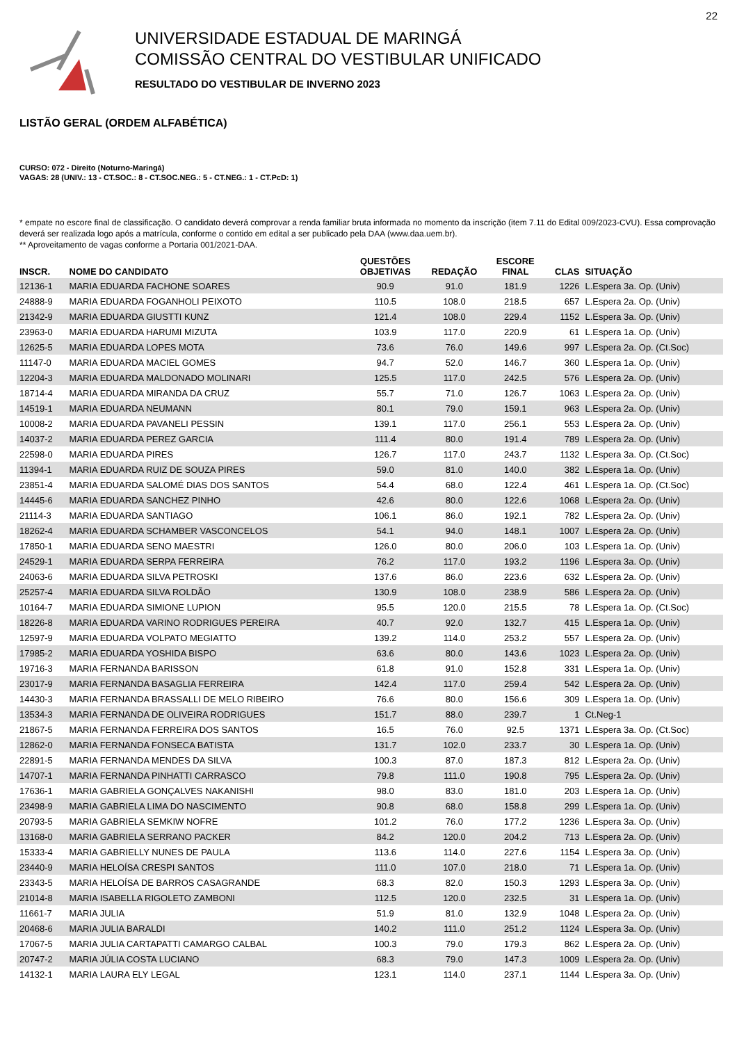22
UNIVERSIDADE ESTADUAL DE MARINGÁ
COMISSÃO CENTRAL DO VESTIBULAR UNIFICADO
RESULTADO DO VESTIBULAR DE INVERNO 2023
LISTÃO GERAL (ORDEM ALFABÉTICA)
CURSO: 072 - Direito (Noturno-Maringá)
VAGAS: 28 (UNIV.: 13 - CT.SOC.: 8 - CT.SOC.NEG.: 5 - CT.NEG.: 1 - CT.PcD: 1)
* empate no escore final de classificação. O candidato deverá comprovar a renda familiar bruta informada no momento da inscrição (item 7.11 do Edital 009/2023-CVU). Essa comprovação deverá ser realizada logo após a matrícula, conforme o contido em edital a ser publicado pela DAA (www.daa.uem.br).
** Aproveitamento de vagas conforme a Portaria 001/2021-DAA.
| INSCR. | NOME DO CANDIDATO | QUESTÕES OBJETIVAS | REDAÇÃO | ESCORE FINAL | CLAS | SITUAÇÃO |
| --- | --- | --- | --- | --- | --- | --- |
| 12136-1 | MARIA EDUARDA FACHONE SOARES | 90.9 | 91.0 | 181.9 | 1226 | L.Espera 3a. Op. (Univ) |
| 24888-9 | MARIA EDUARDA FOGANHOLI PEIXOTO | 110.5 | 108.0 | 218.5 | 657 | L.Espera 2a. Op. (Univ) |
| 21342-9 | MARIA EDUARDA GIUSTTI KUNZ | 121.4 | 108.0 | 229.4 | 1152 | L.Espera 3a. Op. (Univ) |
| 23963-0 | MARIA EDUARDA HARUMI MIZUTA | 103.9 | 117.0 | 220.9 | 61 | L.Espera 1a. Op. (Univ) |
| 12625-5 | MARIA EDUARDA LOPES MOTA | 73.6 | 76.0 | 149.6 | 997 | L.Espera 2a. Op. (Ct.Soc) |
| 11147-0 | MARIA EDUARDA MACIEL GOMES | 94.7 | 52.0 | 146.7 | 360 | L.Espera 1a. Op. (Univ) |
| 12204-3 | MARIA EDUARDA MALDONADO MOLINARI | 125.5 | 117.0 | 242.5 | 576 | L.Espera 2a. Op. (Univ) |
| 18714-4 | MARIA EDUARDA MIRANDA DA CRUZ | 55.7 | 71.0 | 126.7 | 1063 | L.Espera 2a. Op. (Univ) |
| 14519-1 | MARIA EDUARDA NEUMANN | 80.1 | 79.0 | 159.1 | 963 | L.Espera 2a. Op. (Univ) |
| 10008-2 | MARIA EDUARDA PAVANELI PESSIN | 139.1 | 117.0 | 256.1 | 553 | L.Espera 2a. Op. (Univ) |
| 14037-2 | MARIA EDUARDA PEREZ GARCIA | 111.4 | 80.0 | 191.4 | 789 | L.Espera 2a. Op. (Univ) |
| 22598-0 | MARIA EDUARDA PIRES | 126.7 | 117.0 | 243.7 | 1132 | L.Espera 3a. Op. (Ct.Soc) |
| 11394-1 | MARIA EDUARDA RUIZ DE SOUZA PIRES | 59.0 | 81.0 | 140.0 | 382 | L.Espera 1a. Op. (Univ) |
| 23851-4 | MARIA EDUARDA SALOMÉ DIAS DOS SANTOS | 54.4 | 68.0 | 122.4 | 461 | L.Espera 1a. Op. (Ct.Soc) |
| 14445-6 | MARIA EDUARDA SANCHEZ PINHO | 42.6 | 80.0 | 122.6 | 1068 | L.Espera 2a. Op. (Univ) |
| 21114-3 | MARIA EDUARDA SANTIAGO | 106.1 | 86.0 | 192.1 | 782 | L.Espera 2a. Op. (Univ) |
| 18262-4 | MARIA EDUARDA SCHAMBER VASCONCELOS | 54.1 | 94.0 | 148.1 | 1007 | L.Espera 2a. Op. (Univ) |
| 17850-1 | MARIA EDUARDA SENO MAESTRI | 126.0 | 80.0 | 206.0 | 103 | L.Espera 1a. Op. (Univ) |
| 24529-1 | MARIA EDUARDA SERPA FERREIRA | 76.2 | 117.0 | 193.2 | 1196 | L.Espera 3a. Op. (Univ) |
| 24063-6 | MARIA EDUARDA SILVA PETROSKI | 137.6 | 86.0 | 223.6 | 632 | L.Espera 2a. Op. (Univ) |
| 25257-4 | MARIA EDUARDA SILVA ROLDÃO | 130.9 | 108.0 | 238.9 | 586 | L.Espera 2a. Op. (Univ) |
| 10164-7 | MARIA EDUARDA SIMIONE LUPION | 95.5 | 120.0 | 215.5 | 78 | L.Espera 1a. Op. (Ct.Soc) |
| 18226-8 | MARIA EDUARDA VARINO RODRIGUES PEREIRA | 40.7 | 92.0 | 132.7 | 415 | L.Espera 1a. Op. (Univ) |
| 12597-9 | MARIA EDUARDA VOLPATO MEGIATTO | 139.2 | 114.0 | 253.2 | 557 | L.Espera 2a. Op. (Univ) |
| 17985-2 | MARIA EDUARDA YOSHIDA BISPO | 63.6 | 80.0 | 143.6 | 1023 | L.Espera 2a. Op. (Univ) |
| 19716-3 | MARIA FERNANDA BARISSON | 61.8 | 91.0 | 152.8 | 331 | L.Espera 1a. Op. (Univ) |
| 23017-9 | MARIA FERNANDA BASAGLIA FERREIRA | 142.4 | 117.0 | 259.4 | 542 | L.Espera 2a. Op. (Univ) |
| 14430-3 | MARIA FERNANDA BRASSALLI DE MELO RIBEIRO | 76.6 | 80.0 | 156.6 | 309 | L.Espera 1a. Op. (Univ) |
| 13534-3 | MARIA FERNANDA DE OLIVEIRA RODRIGUES | 151.7 | 88.0 | 239.7 | 1 | Ct.Neg-1 |
| 21867-5 | MARIA FERNANDA FERREIRA DOS SANTOS | 16.5 | 76.0 | 92.5 | 1371 | L.Espera 3a. Op. (Ct.Soc) |
| 12862-0 | MARIA FERNANDA FONSECA BATISTA | 131.7 | 102.0 | 233.7 | 30 | L.Espera 1a. Op. (Univ) |
| 22891-5 | MARIA FERNANDA MENDES DA SILVA | 100.3 | 87.0 | 187.3 | 812 | L.Espera 2a. Op. (Univ) |
| 14707-1 | MARIA FERNANDA PINHATTI CARRASCO | 79.8 | 111.0 | 190.8 | 795 | L.Espera 2a. Op. (Univ) |
| 17636-1 | MARIA GABRIELA GONÇALVES NAKANISHI | 98.0 | 83.0 | 181.0 | 203 | L.Espera 1a. Op. (Univ) |
| 23498-9 | MARIA GABRIELA LIMA DO NASCIMENTO | 90.8 | 68.0 | 158.8 | 299 | L.Espera 1a. Op. (Univ) |
| 20793-5 | MARIA GABRIELA SEMKIW NOFRE | 101.2 | 76.0 | 177.2 | 1236 | L.Espera 3a. Op. (Univ) |
| 13168-0 | MARIA GABRIELA SERRANO PACKER | 84.2 | 120.0 | 204.2 | 713 | L.Espera 2a. Op. (Univ) |
| 15333-4 | MARIA GABRIELLY NUNES DE PAULA | 113.6 | 114.0 | 227.6 | 1154 | L.Espera 3a. Op. (Univ) |
| 23440-9 | MARIA HELOÍSA CRESPI SANTOS | 111.0 | 107.0 | 218.0 | 71 | L.Espera 1a. Op. (Univ) |
| 23343-5 | MARIA HELOÍSA DE BARROS CASAGRANDE | 68.3 | 82.0 | 150.3 | 1293 | L.Espera 3a. Op. (Univ) |
| 21014-8 | MARIA ISABELLA RIGOLETO ZAMBONI | 112.5 | 120.0 | 232.5 | 31 | L.Espera 1a. Op. (Univ) |
| 11661-7 | MARIA JULIA | 51.9 | 81.0 | 132.9 | 1048 | L.Espera 2a. Op. (Univ) |
| 20468-6 | MARIA JULIA BARALDI | 140.2 | 111.0 | 251.2 | 1124 | L.Espera 3a. Op. (Univ) |
| 17067-5 | MARIA JULIA CARTAPATTI CAMARGO CALBAL | 100.3 | 79.0 | 179.3 | 862 | L.Espera 2a. Op. (Univ) |
| 20747-2 | MARIA JÚLIA COSTA LUCIANO | 68.3 | 79.0 | 147.3 | 1009 | L.Espera 2a. Op. (Univ) |
| 14132-1 | MARIA LAURA ELY LEGAL | 123.1 | 114.0 | 237.1 | 1144 | L.Espera 3a. Op. (Univ) |